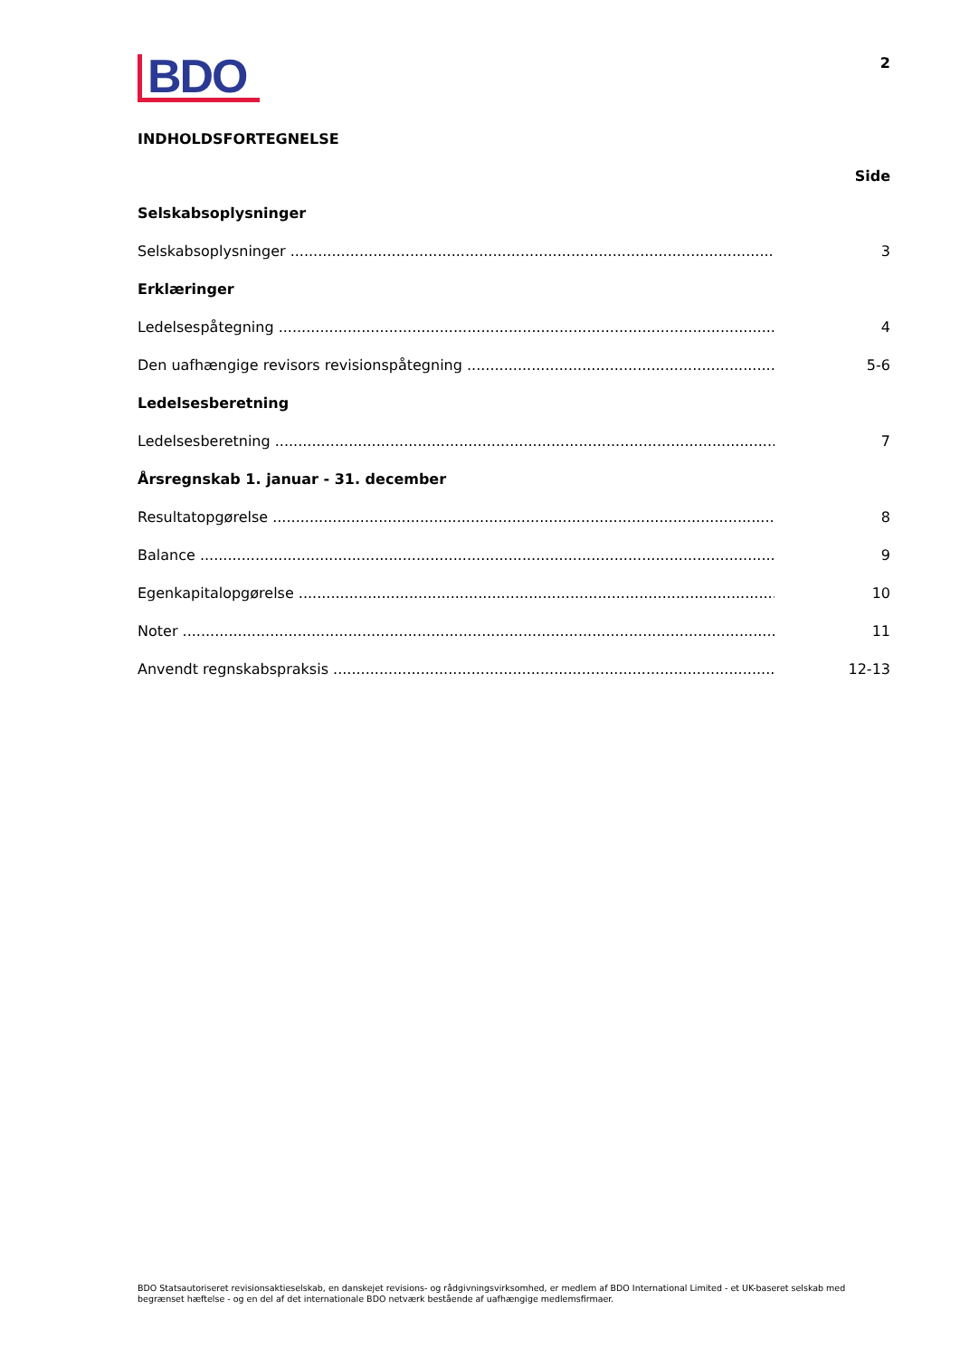BDO
2
INDHOLDSFORTEGNELSE
Side
Selskabsoplysninger
Selskabsoplysninger 3
Erklæringer
Ledelsespåtegning 4
Den uafhængige revisors revisionspåtegning 5-6
Ledelsesberetning
Ledelsesberetning 7
Årsregnskab 1. januar - 31. december
Resultatopgørelse 8
Balance 9
Egenkapitalopgørelse 10
Noter 11
Anvendt regnskabspraksis 12-13
BDO Statsautoriseret revisionsaktieselskab, en danskejet revisions- og rådgivningsvirksomhed, er medlem af BDO International Limited - et UK-baseret selskab med begrænset hæftelse - og en del af det internationale BDO netværk bestående af uafhængige medlemsfirmaer.